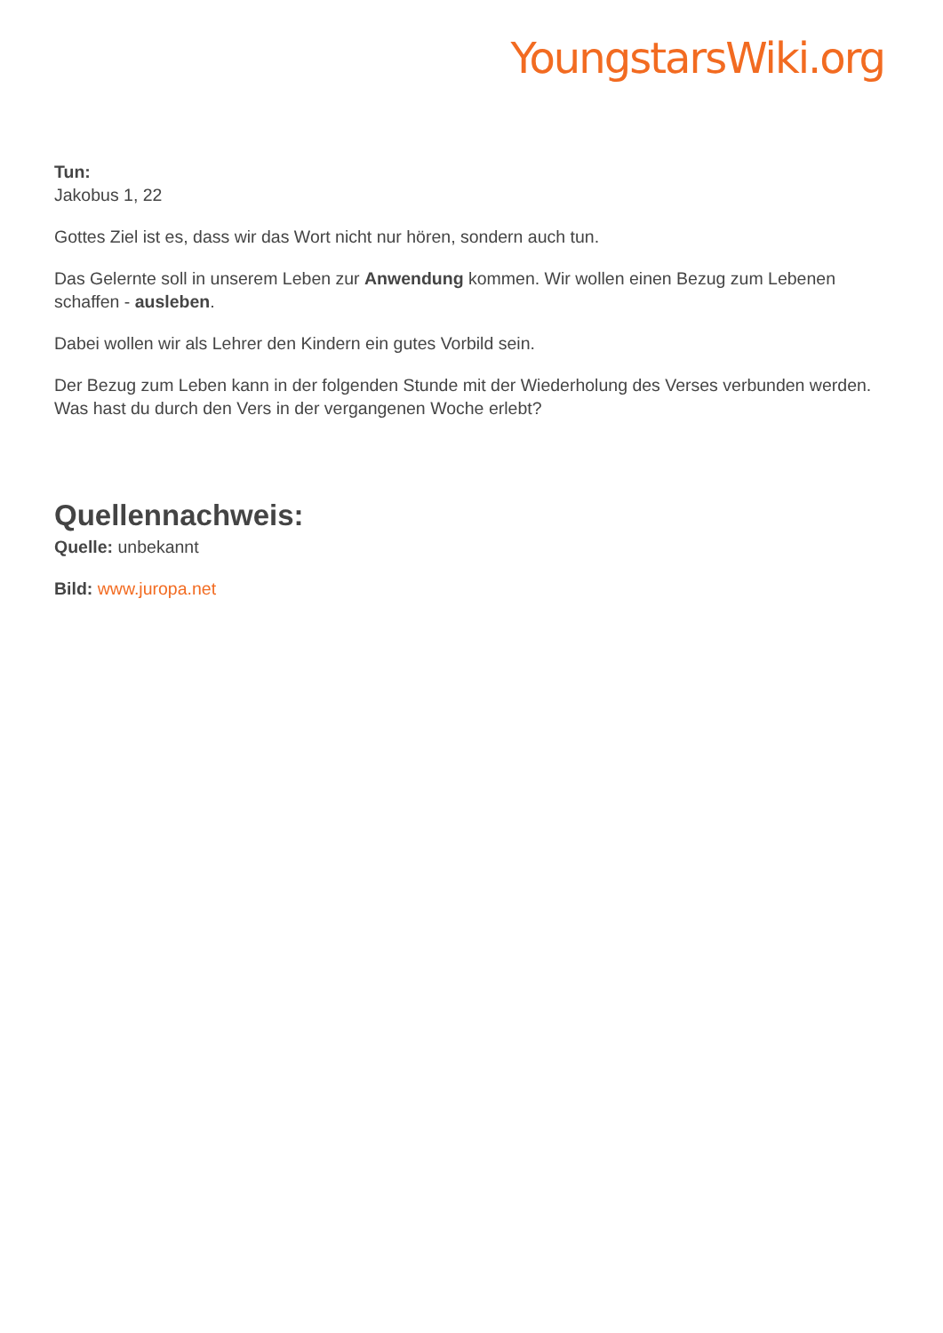YoungstarsWiki.org
Tun:
Jakobus 1, 22
Gottes Ziel ist es, dass wir das Wort nicht nur hören, sondern auch tun.
Das Gelernte soll in unserem Leben zur Anwendung kommen. Wir wollen einen Bezug zum Lebenen schaffen - ausleben.
Dabei wollen wir als Lehrer den Kindern ein gutes Vorbild sein.
Der Bezug zum Leben kann in der folgenden Stunde mit der Wiederholung des Verses verbunden werden. Was hast du durch den Vers in der vergangenen Woche erlebt?
Quellennachweis:
Quelle: unbekannt
Bild: www.juropa.net